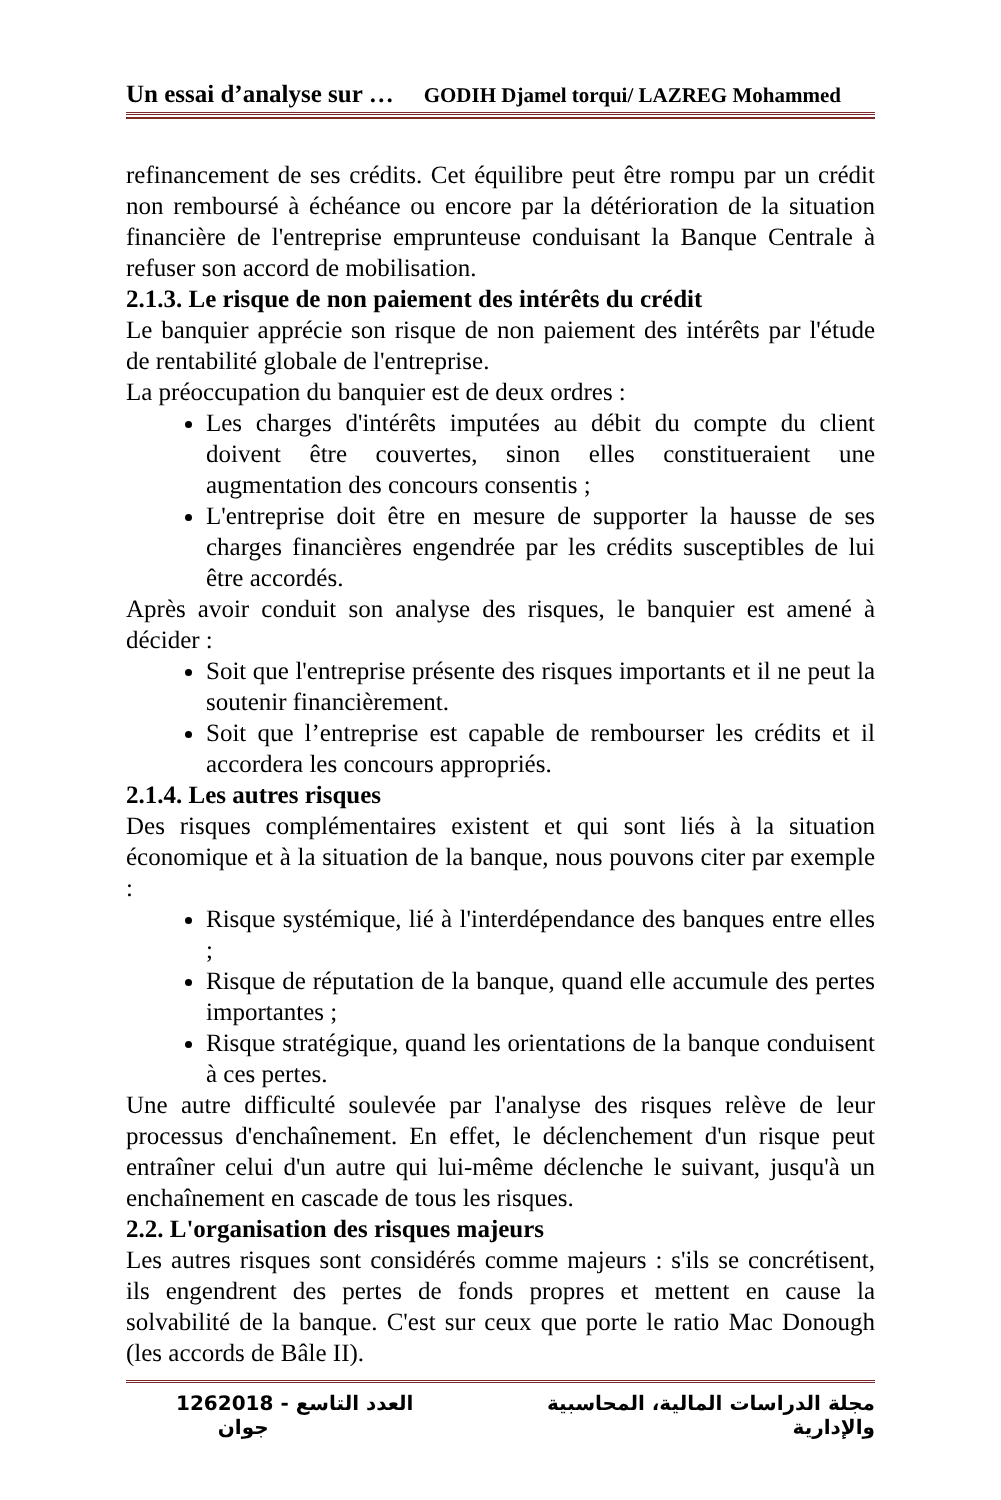Un essai d’analyse sur … GODIH Djamel torqui/ LAZREG Mohammed
refinancement de ses crédits. Cet équilibre peut être rompu par un crédit non remboursé à échéance ou encore par la détérioration de la situation financière de l'entreprise emprunteuse conduisant la Banque Centrale à refuser son accord de mobilisation.
2.1.3. Le risque de non paiement des intérêts du crédit
Le banquier apprécie son risque de non paiement des intérêts par l'étude de rentabilité globale de l'entreprise.
La préoccupation du banquier est de deux ordres :
Les charges d'intérêts imputées au débit du compte du client doivent être couvertes, sinon elles constitueraient une augmentation des concours consentis ;
L'entreprise doit être en mesure de supporter la hausse de ses charges financières engendrée par les crédits susceptibles de lui être accordés.
Après avoir conduit son analyse des risques, le banquier est amené à décider :
Soit que l'entreprise présente des risques importants et il ne peut la soutenir financièrement.
Soit que l’entreprise est capable de rembourser les crédits et il accordera les concours appropriés.
2.1.4. Les autres risques
Des risques complémentaires existent et qui sont liés à la situation économique et à la situation de la banque, nous pouvons citer par exemple :
Risque systémique, lié à l'interdépendance des banques entre elles ;
Risque de réputation de la banque, quand elle accumule des pertes importantes ;
Risque stratégique, quand les orientations de la banque conduisent à ces pertes.
Une autre difficulté soulevée par l'analyse des risques relève de leur processus d'enchaînement. En effet, le déclenchement d'un risque peut entraîner celui d'un autre qui lui-même déclenche le suivant, jusqu'à un enchaînement en cascade de tous les risques.
2.2. L'organisation des risques majeurs
Les autres risques sont considérés comme majeurs : s'ils se concrétisent, ils engendrent des pertes de fonds propres et mettent en cause la solvabilité de la banque. C'est sur ceux que porte le ratio Mac Donough (les accords de Bâle II).
126 2018 العدد التاسع - جوان مجلة الدراسات المالية، المحاسبية والإدارية